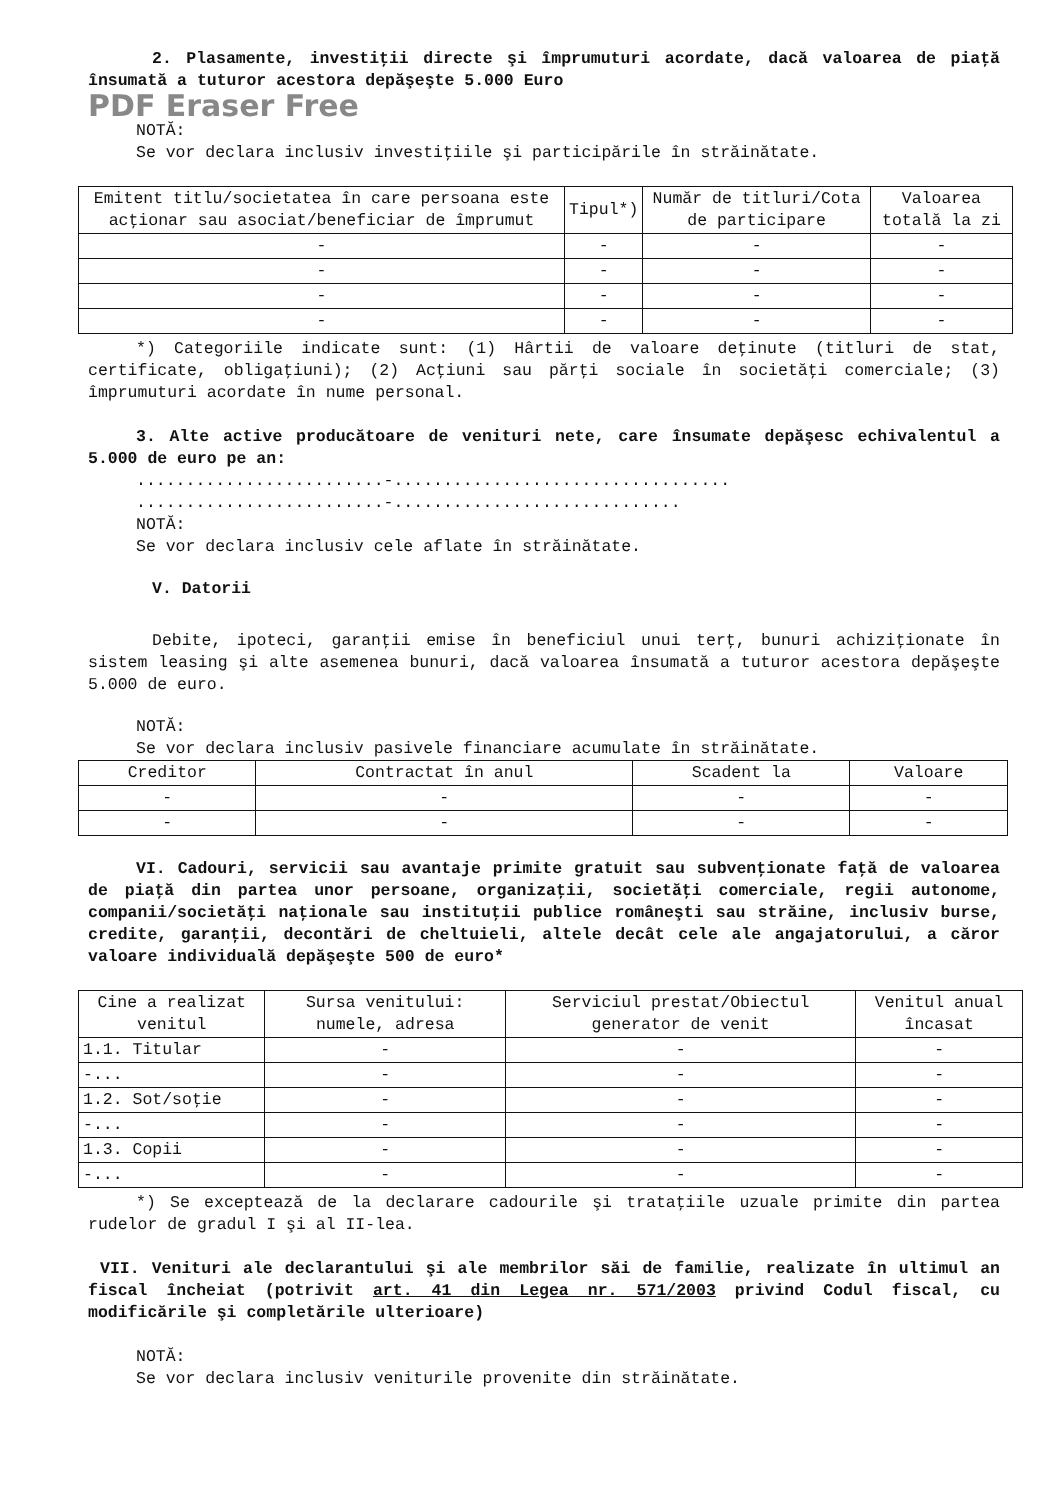2. Plasamente, investiţii directe şi împrumuturi acordate, dacă valoarea de piaţă însumată a tuturor acestora depăşeşte 5.000 Euro
PDF Eraser Free
NOTĂ:
Se vor declara inclusiv investiţiile şi participările în străinătate.
| Emitent titlu/societatea în care persoana este acţionar sau asociat/beneficiar de împrumut | Tipul*) | Număr de titluri/Cota de participare | Valoarea totală la zi |
| --- | --- | --- | --- |
| - | - | - | - |
| - | - | - | - |
| - | - | - | - |
| - | - | - | - |
*) Categoriile indicate sunt: (1) Hârtii de valoare deţinute (titluri de stat, certificate, obligaţiuni); (2) Acţiuni sau părţi sociale în societăţi comerciale; (3) împrumuturi acordate în nume personal.
3. Alte active producătoare de venituri nete, care însumate depăşesc echivalentul a 5.000 de euro pe an:
.........................-..................................
.........................-.............................
NOTĂ:
Se vor declara inclusiv cele aflate în străinătate.
V. Datorii
Debite, ipoteci, garanţii emise în beneficiul unui terţ, bunuri achiziţionate în sistem leasing şi alte asemenea bunuri, dacă valoarea însumată a tuturor acestora depăşeşte 5.000 de euro.
NOTĂ:
Se vor declara inclusiv pasivele financiare acumulate în străinătate.
| Creditor | Contractat în anul | Scadent la | Valoare |
| --- | --- | --- | --- |
| - | - | - | - |
| - | - | - | - |
VI. Cadouri, servicii sau avantaje primite gratuit sau subvenţionate faţă de valoarea de piaţă din partea unor persoane, organizaţii, societăţi comerciale, regii autonome, companii/societăţi naţionale sau instituţii publice româneşti sau străine, inclusiv burse, credite, garanţii, decontări de cheltuieli, altele decât cele ale angajatorului, a căror valoare individuală depăşeşte 500 de euro*
| Cine a realizat venitul | Sursa venitului: numele, adresa | Serviciul prestat/Obiectul generator de venit | Venitul anual încasat |
| --- | --- | --- | --- |
| 1.1. Titular | - | - | - |
| -... | - | - | - |
| 1.2. Sot/soţie | - | - | - |
| -... | - | - | - |
| 1.3. Copii | - | - | - |
| -... | - | - | - |
*) Se exceptează de la declarare cadourile şi trataţiile uzuale primite din partea rudelor de gradul I şi al II-lea.
VII. Venituri ale declarantului şi ale membrilor săi de familie, realizate în ultimul an fiscal încheiat (potrivit art. 41 din Legea nr. 571/2003 privind Codul fiscal, cu modificările şi completările ulterioare)
NOTĂ:
Se vor declara inclusiv veniturile provenite din străinătate.